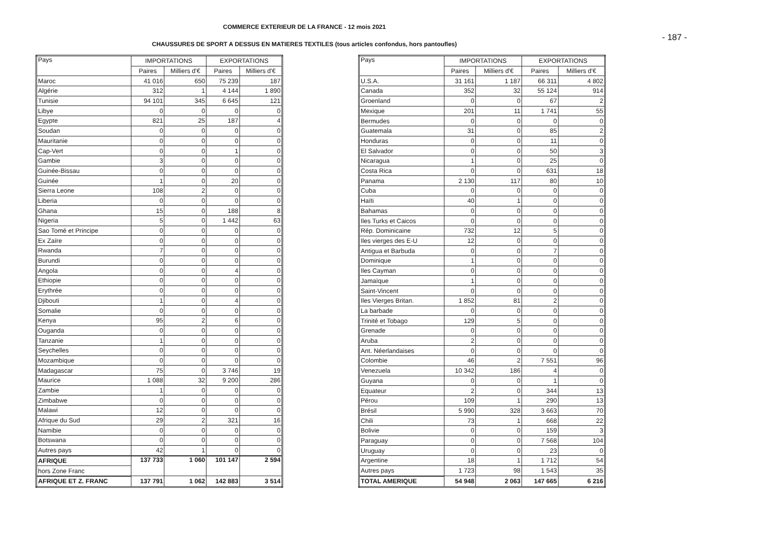- 187 -
COMMERCE EXTERIEUR DE LA FRANCE - 12 mois 2021
CHAUSSURES DE SPORT A DESSUS EN MATIERES TEXTILES (tous articles confondus, hors pantoufles)
| Pays | IMPORTATIONS | | EXPORTATIONS | |
| --- | --- | --- | --- | --- |
| | Paires | Milliers d'€ | Paires | Milliers d'€ |
| Maroc | 41 016 | 650 | 75 239 | 187 |
| Algérie | 312 | 1 | 4 144 | 1 890 |
| Tunisie | 94 101 | 345 | 6 645 | 121 |
| Libye | 0 | 0 | 0 | 0 |
| Egypte | 821 | 25 | 187 | 4 |
| Soudan | 0 | 0 | 0 | 0 |
| Mauritanie | 0 | 0 | 0 | 0 |
| Cap-Vert | 0 | 0 | 1 | 0 |
| Gambie | 3 | 0 | 0 | 0 |
| Guinée-Bissau | 0 | 0 | 0 | 0 |
| Guinée | 1 | 0 | 20 | 0 |
| Sierra Leone | 108 | 2 | 0 | 0 |
| Liberia | 0 | 0 | 0 | 0 |
| Ghana | 15 | 0 | 188 | 8 |
| Nigeria | 5 | 0 | 1 442 | 63 |
| Sao Tomé et Principe | 0 | 0 | 0 | 0 |
| Ex Zaïre | 0 | 0 | 0 | 0 |
| Rwanda | 7 | 0 | 0 | 0 |
| Burundi | 0 | 0 | 0 | 0 |
| Angola | 0 | 0 | 4 | 0 |
| Ethiopie | 0 | 0 | 0 | 0 |
| Erythrée | 0 | 0 | 0 | 0 |
| Djibouti | 1 | 0 | 4 | 0 |
| Somalie | 0 | 0 | 0 | 0 |
| Kenya | 95 | 2 | 6 | 0 |
| Ouganda | 0 | 0 | 0 | 0 |
| Tanzanie | 1 | 0 | 0 | 0 |
| Seychelles | 0 | 0 | 0 | 0 |
| Mozambique | 0 | 0 | 0 | 0 |
| Madagascar | 75 | 0 | 3 746 | 19 |
| Maurice | 1 088 | 32 | 9 200 | 286 |
| Zambie | 1 | 0 | 0 | 0 |
| Zimbabwe | 0 | 0 | 0 | 0 |
| Malawi | 12 | 0 | 0 | 0 |
| Afrique du Sud | 29 | 2 | 321 | 16 |
| Namibie | 0 | 0 | 0 | 0 |
| Botswana | 0 | 0 | 0 | 0 |
| Autres pays | 42 | 1 | 0 | 0 |
| AFRIQUE | 137 733 | 1 060 | 101 147 | 2 594 |
| hors Zone Franc | | | | |
| AFRIQUE ET Z. FRANC | 137 791 | 1 062 | 142 883 | 3 514 |
| Pays | IMPORTATIONS | | EXPORTATIONS | |
| --- | --- | --- | --- | --- |
| | Paires | Milliers d'€ | Paires | Milliers d'€ |
| U.S.A. | 31 161 | 1 187 | 66 311 | 4 802 |
| Canada | 352 | 32 | 55 124 | 914 |
| Groenland | 0 | 0 | 67 | 2 |
| Mexique | 201 | 11 | 1 741 | 55 |
| Bermudes | 0 | 0 | 0 | 0 |
| Guatemala | 31 | 0 | 85 | 2 |
| Honduras | 0 | 0 | 11 | 0 |
| El Salvador | 0 | 0 | 50 | 3 |
| Nicaragua | 1 | 0 | 25 | 0 |
| Costa Rica | 0 | 0 | 631 | 18 |
| Panama | 2 130 | 117 | 80 | 10 |
| Cuba | 0 | 0 | 0 | 0 |
| Haïti | 40 | 1 | 0 | 0 |
| Bahamas | 0 | 0 | 0 | 0 |
| Iles Turks et Caicos | 0 | 0 | 0 | 0 |
| Rép. Dominicaine | 732 | 12 | 5 | 0 |
| Iles vierges des E-U | 12 | 0 | 0 | 0 |
| Antigua et Barbuda | 0 | 0 | 7 | 0 |
| Dominique | 1 | 0 | 0 | 0 |
| Iles Cayman | 0 | 0 | 0 | 0 |
| Jamaïque | 1 | 0 | 0 | 0 |
| Saint-Vincent | 0 | 0 | 0 | 0 |
| Iles Vierges Britan. | 1 852 | 81 | 2 | 0 |
| La barbade | 0 | 0 | 0 | 0 |
| Trinité et Tobago | 129 | 5 | 0 | 0 |
| Grenade | 0 | 0 | 0 | 0 |
| Aruba | 2 | 0 | 0 | 0 |
| Ant. Néerlandaises | 0 | 0 | 0 | 0 |
| Colombie | 46 | 2 | 7 551 | 96 |
| Venezuela | 10 342 | 186 | 4 | 0 |
| Guyana | 0 | 0 | 1 | 0 |
| Equateur | 2 | 0 | 344 | 13 |
| Pérou | 109 | 1 | 290 | 13 |
| Brésil | 5 990 | 328 | 3 663 | 70 |
| Chili | 73 | 1 | 668 | 22 |
| Bolivie | 0 | 0 | 159 | 3 |
| Paraguay | 0 | 0 | 7 568 | 104 |
| Uruguay | 0 | 0 | 23 | 0 |
| Argentine | 18 | 1 | 1 712 | 54 |
| Autres pays | 1 723 | 98 | 1 543 | 35 |
| TOTAL AMERIQUE | 54 948 | 2 063 | 147 665 | 6 216 |